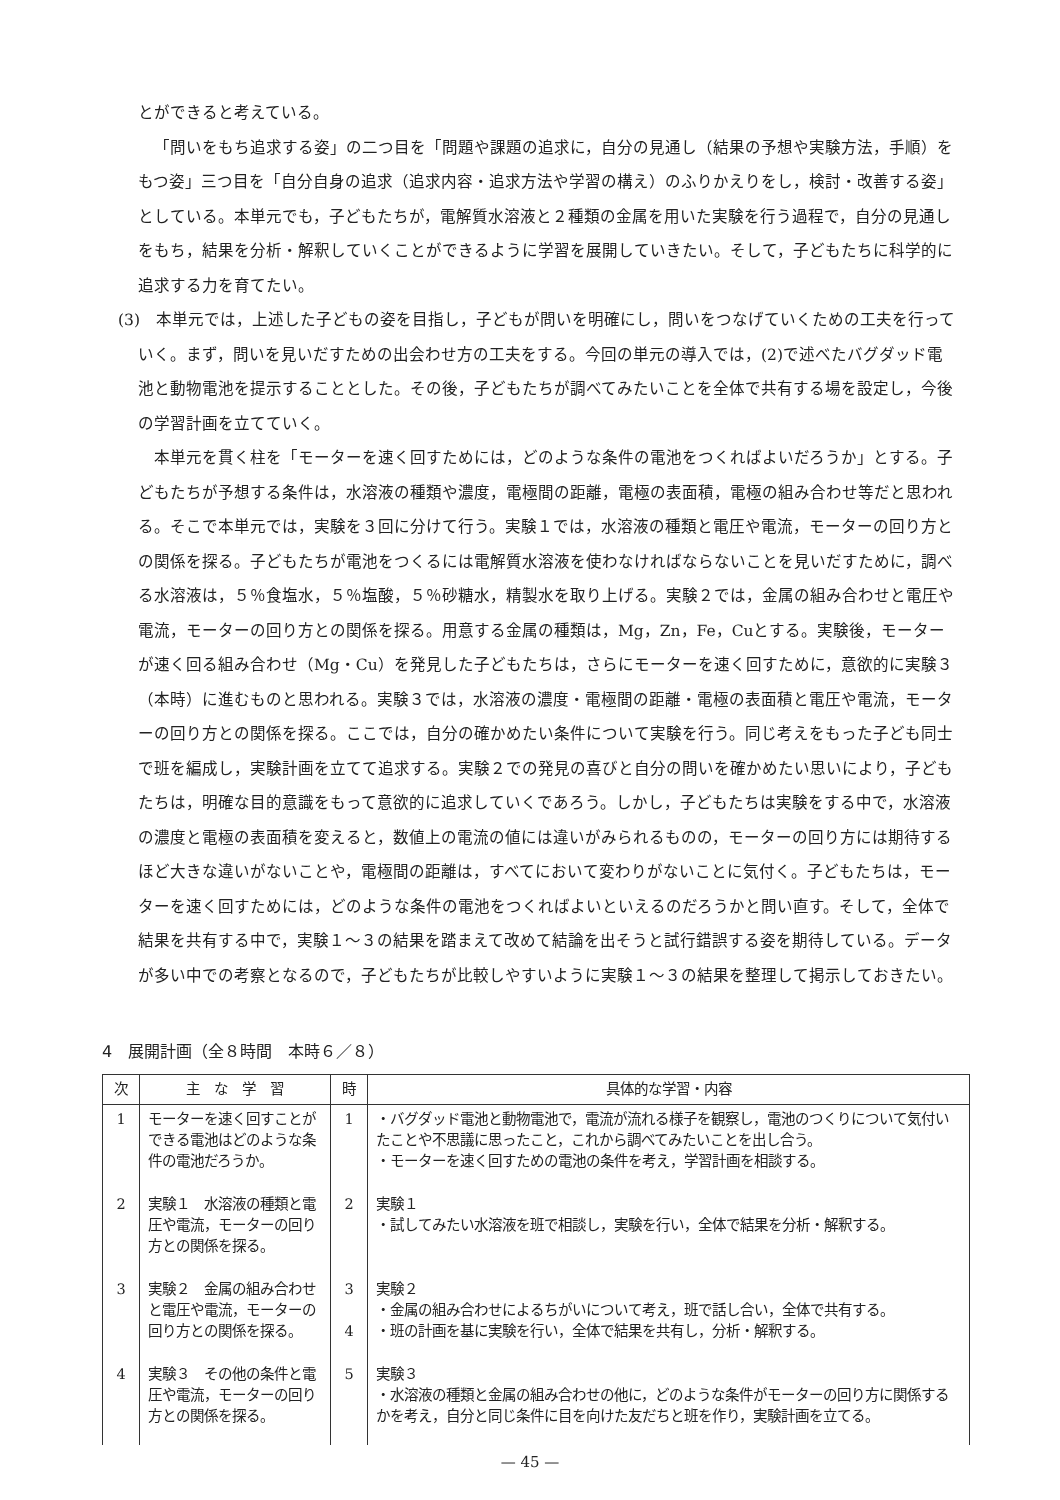とができると考えている。
「問いをもち追求する姿」の二つ目を「問題や課題の追求に，自分の見通し（結果の予想や実験方法，手順）をもつ姿」三つ目を「自分自身の追求（追求内容・追求方法や学習の構え）のふりかえりをし，検討・改善する姿」としている。本単元でも，子どもたちが，電解質水溶液と２種類の金属を用いた実験を行う過程で，自分の見通しをもち，結果を分析・解釈していくことができるように学習を展開していきたい。そして，子どもたちに科学的に追求する力を育てたい。
(3)　本単元では，上述した子どもの姿を目指し，子どもが問いを明確にし，問いをつなげていくための工夫を行っていく。まず，問いを見いだすための出会わせ方の工夫をする。今回の単元の導入では，(2)で述べたバグダッド電池と動物電池を提示することとした。その後，子どもたちが調べてみたいことを全体で共有する場を設定し，今後の学習計画を立てていく。
本単元を貫く柱を「モーターを速く回すためには，どのような条件の電池をつくればよいだろうか」とする。子どもたちが予想する条件は，水溶液の種類や濃度，電極間の距離，電極の表面積，電極の組み合わせ等だと思われる。そこで本単元では，実験を３回に分けて行う。実験１では，水溶液の種類と電圧や電流，モーターの回り方との関係を探る。子どもたちが電池をつくるには電解質水溶液を使わなければならないことを見いだすために，調べる水溶液は，５％食塩水，５％塩酸，５％砂糖水，精製水を取り上げる。実験２では，金属の組み合わせと電圧や電流，モーターの回り方との関係を探る。用意する金属の種類は，Mg，Zn，Fe，Cuとする。実験後，モーターが速く回る組み合わせ（Mg・Cu）を発見した子どもたちは，さらにモーターを速く回すために，意欲的に実験３（本時）に進むものと思われる。実験３では，水溶液の濃度・電極間の距離・電極の表面積と電圧や電流，モーターの回り方との関係を探る。ここでは，自分の確かめたい条件について実験を行う。同じ考えをもった子ども同士で班を編成し，実験計画を立てて追求する。実験２での発見の喜びと自分の問いを確かめたい思いにより，子どもたちは，明確な目的意識をもって意欲的に追求していくであろう。しかし，子どもたちは実験をする中で，水溶液の濃度と電極の表面積を変えると，数値上の電流の値には違いがみられるものの，モーターの回り方には期待するほど大きな違いがないことや，電極間の距離は，すべてにおいて変わりがないことに気付く。子どもたちは，モーターを速く回すためには，どのような条件の電池をつくればよいといえるのだろうかと問い直す。そして，全体で結果を共有する中で，実験１～３の結果を踏まえて改めて結論を出そうと試行錯誤する姿を期待している。データが多い中での考察となるので，子どもたちが比較しやすいように実験１～３の結果を整理して掲示しておきたい。
4　展開計画（全８時間　本時６／８）
| 次 | 主 な 学 習 | 時 | 具体的な学習・内容 |
| --- | --- | --- | --- |
| 1 | モーターを速く回すことができる電池はどのような条件の電池だろうか。 | 1 | ・バグダッド電池と動物電池で，電流が流れる様子を観察し，電池のつくりについて気付いたことや不思議に思ったこと，これから調べてみたいことを出し合う。 ・モーターを速く回すための電池の条件を考え，学習計画を相談する。 |
| 2 | 実験１ 水溶液の種類と電圧や電流，モーターの回り方との関係を探る。 | 2 | 実験１ ・試してみたい水溶液を班で相談し，実験を行い，全体で結果を分析・解釈する。 |
| 3 | 実験２ 金属の組み合わせと電圧や電流，モーターの回り方との関係を探る。 | 3 4 | 実験２ ・金属の組み合わせによるちがいについて考え，班で話し合い，全体で共有する。 ・班の計画を基に実験を行い，全体で結果を共有し，分析・解釈する。 |
| 4 | 実験３ その他の条件と電圧や電流，モーターの回り方との関係を探る。 | 5 | 実験３ ・水溶液の種類と金属の組み合わせの他に，どのような条件がモーターの回り方に関係するかを考え，自分と同じ条件に目を向けた友だちと班を作り，実験計画を立てる。 |
— 45 —